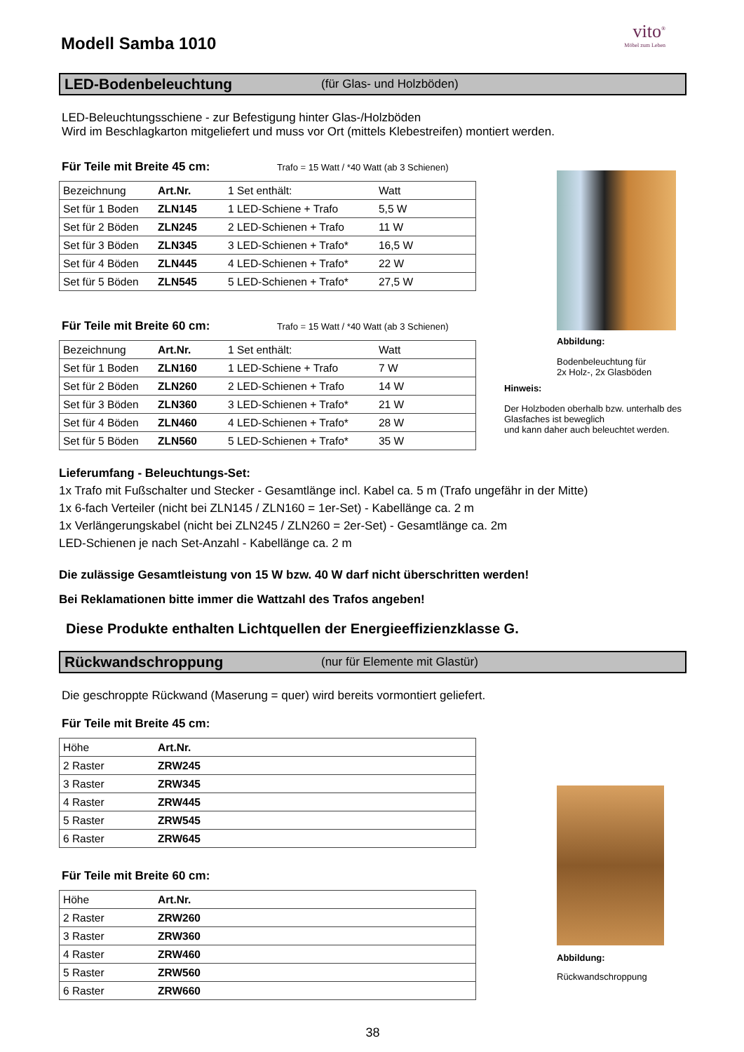vito<sup>®</sup>
Möbel zum Leben
Modell Samba 1010
LED-Bodenbeleuchtung (für Glas- und Holzböden)
LED-Beleuchtungsschiene - zur Befestigung hinter Glas-/Holzböden
Wird im Beschlagkarton mitgeliefert und muss vor Ort (mittels Klebestreifen) montiert werden.
Für Teile mit Breite 45 cm: Trafo = 15 Watt / *40 Watt (ab 3 Schienen)
| Bezeichnung | Art.Nr. | 1 Set enthält: | Watt |
| Set für 1 Boden | ZLN145 | 1 LED-Schiene + Trafo | 5,5 W |
| Set für 2 Böden | ZLN245 | 2 LED-Schienen + Trafo | 11 W |
| Set für 3 Böden | ZLN345 | 3 LED-Schienen + Trafo* | 16,5 W |
| Set für 4 Böden | ZLN445 | 4 LED-Schienen + Trafo* | 22 W |
| Set für 5 Böden | ZLN545 | 5 LED-Schienen + Trafo* | 27,5 W |
Für Teile mit Breite 60 cm: Trafo = 15 Watt / *40 Watt (ab 3 Schienen)
| Bezeichnung | Art.Nr. | 1 Set enthält: | Watt |
| Set für 1 Boden | ZLN160 | 1 LED-Schiene + Trafo | 7 W |
| Set für 2 Böden | ZLN260 | 2 LED-Schienen + Trafo | 14 W |
| Set für 3 Böden | ZLN360 | 3 LED-Schienen + Trafo* | 21 W |
| Set für 4 Böden | ZLN460 | 4 LED-Schienen + Trafo* | 28 W |
| Set für 5 Böden | ZLN560 | 5 LED-Schienen + Trafo* | 35 W |
Abbildung:
Bodenbeleuchtung für
2x Holz-, 2x Glasböden
Hinweis:
Der Holzboden oberhalb bzw. unterhalb des Glasfaches ist beweglich
und kann daher auch beleuchtet werden.
Lieferumfang - Beleuchtungs-Set:
1x Trafo mit Fußschalter und Stecker - Gesamtlänge incl. Kabel ca. 5 m (Trafo ungefähr in der Mitte)
1x 6-fach Verteiler (nicht bei ZLN145 / ZLN160 = 1er-Set) - Kabellänge ca. 2 m
1x Verlängerungskabel (nicht bei ZLN245 / ZLN260 = 2er-Set) - Gesamtlänge ca. 2m
LED-Schienen je nach Set-Anzahl - Kabellänge ca. 2 m
Die zulässige Gesamtleistung von 15 W bzw. 40 W darf nicht überschritten werden!
Bei Reklamationen bitte immer die Wattzahl des Trafos angeben!
Diese Produkte enthalten Lichtquellen der Energieeffizienzklasse G.
Rückwandschroppung (nur für Elemente mit Glastür)
Die geschroppte Rückwand (Maserung = quer) wird bereits vormontiert geliefert.
Für Teile mit Breite 45 cm:
| Höhe | Art.Nr. | |
| 2 Raster | ZRW245 | |
| 3 Raster | ZRW345 | |
| 4 Raster | ZRW445 | |
| 5 Raster | ZRW545 | |
| 6 Raster | ZRW645 | |
Für Teile mit Breite 60 cm:
| Höhe | Art.Nr. | |
| 2 Raster | ZRW260 | |
| 3 Raster | ZRW360 | |
| 4 Raster | ZRW460 | |
| 5 Raster | ZRW560 | |
| 6 Raster | ZRW660 | |
Abbildung:
Rückwandschroppung
38